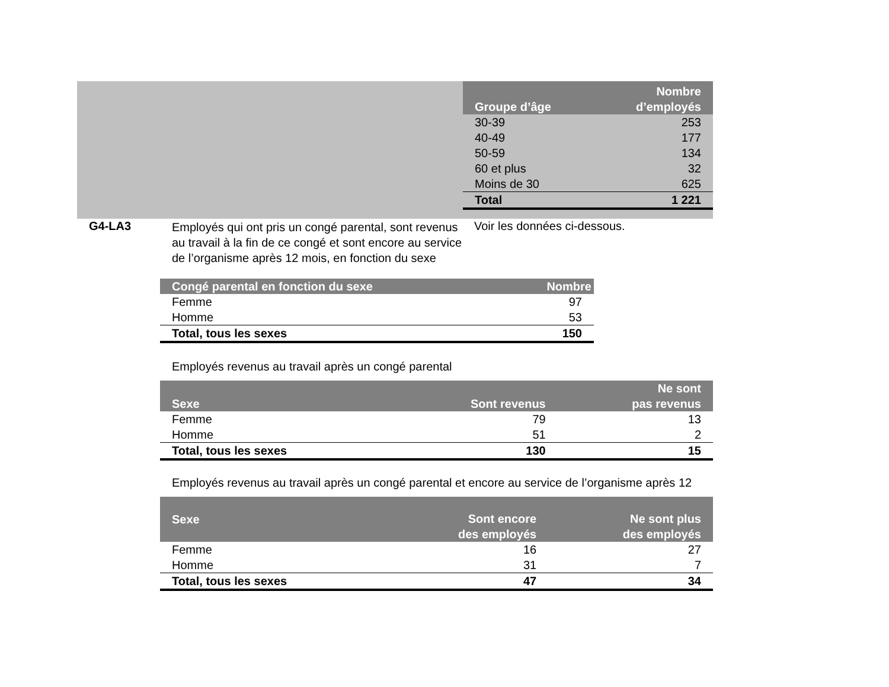| Groupe d’âge | Nombre d’employés |
| --- | --- |
| 30-39 | 253 |
| 40-49 | 177 |
| 50-59 | 134 |
| 60 et plus | 32 |
| Moins de 30 | 625 |
| Total | 1 221 |
G4-LA3
Employés qui ont pris un congé parental, sont revenus au travail à la fin de ce congé et sont encore au service de l’organisme après 12 mois, en fonction du sexe
Voir les données ci-dessous.
| Congé parental en fonction du sexe | Nombre |
| --- | --- |
| Femme | 97 |
| Homme | 53 |
| Total, tous les sexes | 150 |
Employés revenus au travail après un congé parental
| Sexe | Sont revenus | Ne sont pas revenus |
| --- | --- | --- |
| Femme | 79 | 13 |
| Homme | 51 | 2 |
| Total, tous les sexes | 130 | 15 |
Employés revenus au travail après un congé parental et encore au service de l’organisme après 12
| Sexe | Sont encore des employés | Ne sont plus des employés |
| --- | --- | --- |
| Femme | 16 | 27 |
| Homme | 31 | 7 |
| Total, tous les sexes | 47 | 34 |